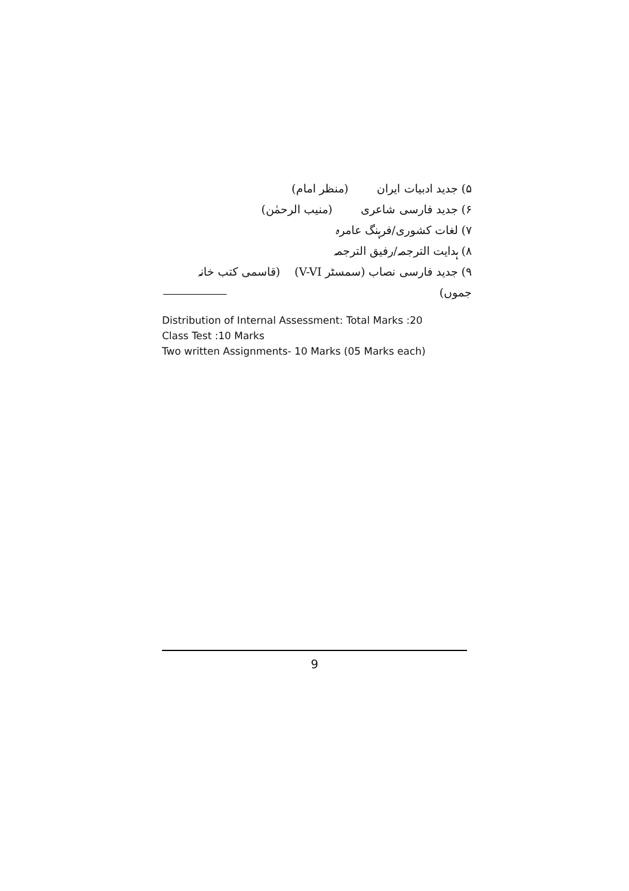۵) جدید ادبیات ایران (منظر امام)
۶) جدید فارسی شاعری (منیب الرحمٰن)
۷) لغات کشوری/فرہنگ عامرہ
۸) ہدایت الترجمہ/رفیق الترجمہ
۹) جدید فارسی نصاب (سمسٹر V-VI) (قاسمی کتب خانہ جموں)
Distribution of Internal Assessment: Total Marks :20
Class Test :10 Marks
Two written Assignments- 10 Marks (05 Marks each)
9